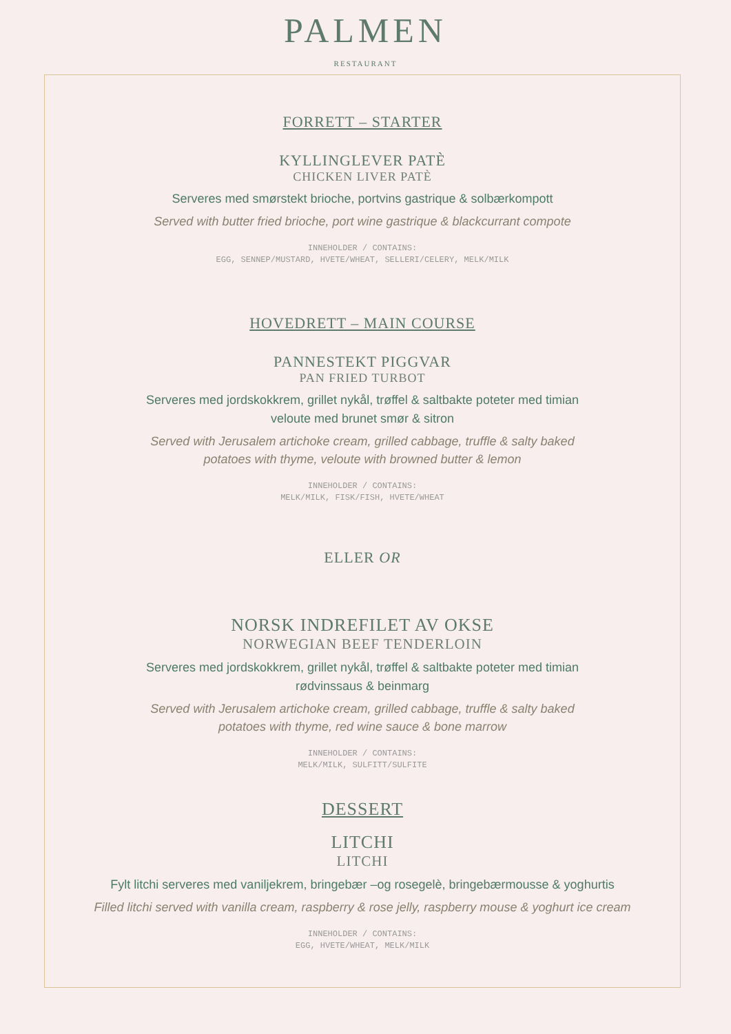PALMEN
RESTAURANT
FORRETT – STARTER
KYLLINGLEVER PATÈ
CHICKEN LIVER PATÈ
Serveres med smørstekt brioche, portvins gastrique & solbærkompott
Served with butter fried brioche, port wine gastrique & blackcurrant compote
INNEHOLDER / CONTAINS:
EGG, SENNEP/MUSTARD, HVETE/WHEAT, SELLERI/CELERY, MELK/MILK
HOVEDRETT – MAIN COURSE
PANNESTEKT PIGGVAR
PAN FRIED TURBOT
Serveres med jordskokkrem, grillet nykål, trøffel & saltbakte poteter med timian
veloute med brunet smør & sitron
Served with Jerusalem artichoke cream, grilled cabbage, truffle & salty baked
potatoes with thyme, veloute with browned butter & lemon
INNEHOLDER / CONTAINS:
MELK/MILK, FISK/FISH, HVETE/WHEAT
ELLER OR
NORSK INDREFILET AV OKSE
NORWEGIAN BEEF TENDERLOIN
Serveres med jordskokkrem, grillet nykål, trøffel & saltbakte poteter med timian
rødvinssaus & beinmarg
Served with Jerusalem artichoke cream, grilled cabbage, truffle & salty baked
potatoes with thyme, red wine sauce & bone marrow
INNEHOLDER / CONTAINS:
MELK/MILK, SULFITT/SULFITE
DESSERT
LITCHI
LITCHI
Fylt litchi serveres med vaniljekrem, bringebær –og rosegelè, bringebærmousse & yoghurtis
Filled litchi served with vanilla cream, raspberry & rose jelly, raspberry mouse & yoghurt ice cream
INNEHOLDER / CONTAINS:
EGG, HVETE/WHEAT, MELK/MILK